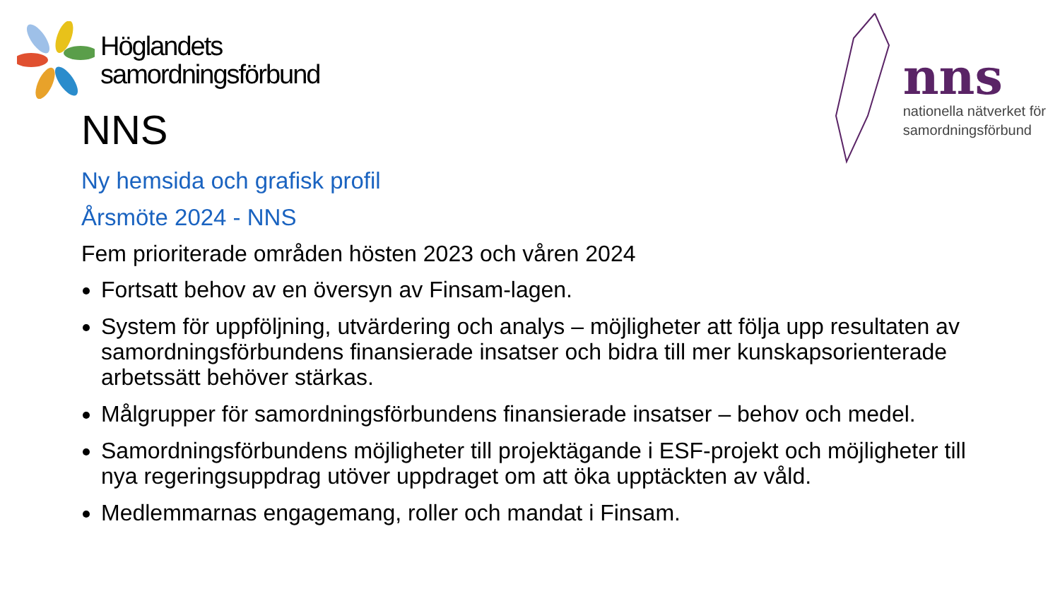Höglandets
samordningsförbund
nns
nationella nätverket för
samordningsförbund
NNS
Ny hemsida och grafisk profil
Årsmöte 2024 - NNS
Fem prioriterade områden hösten 2023 och våren 2024
Fortsatt behov av en översyn av Finsam-lagen.
System för uppföljning, utvärdering och analys – möjligheter att följa upp resultaten av samordningsförbundens finansierade insatser och bidra till mer kunskapsorienterade arbetssätt behöver stärkas.
Målgrupper för samordningsförbundens finansierade insatser – behov och medel.
Samordningsförbundens möjligheter till projektägande i ESF-projekt och möjligheter till nya regeringsuppdrag utöver uppdraget om att öka upptäckten av våld.
Medlemmarnas engagemang, roller och mandat i Finsam.